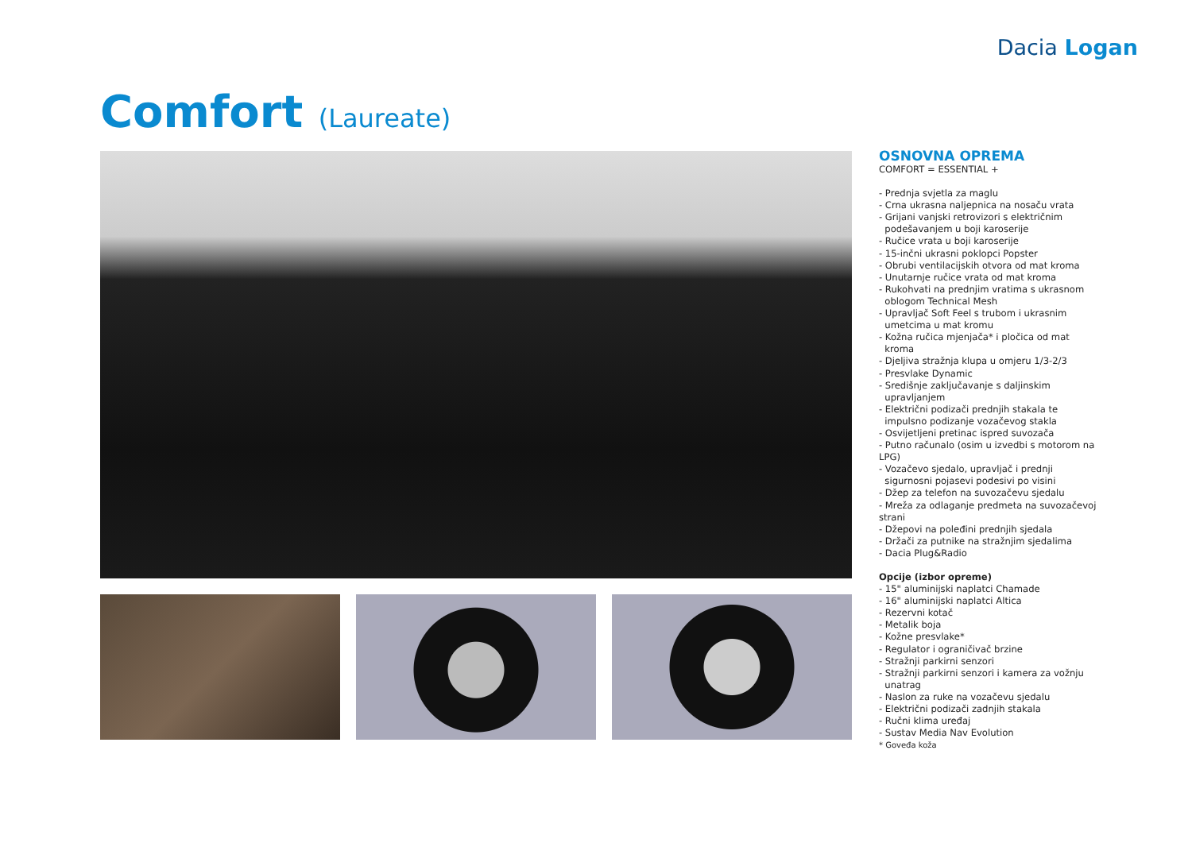Dacia Logan
Comfort (Laureate)
OSNOVNA OPREMA
COMFORT = ESSENTIAL +
- Prednja svjetla za maglu
- Crna ukrasna naljepnica na nosaču vrata
- Grijani vanjski retrovizori s električnim
podešavanjem u boji karoserije
- Ručice vrata u boji karoserije
- 15-inčni ukrasni poklopci Popster
- Obrubi ventilacijskih otvora od mat kroma
- Unutarnje ručice vrata od mat kroma
- Rukohvati na prednjim vratima s ukrasnom
oblogom Technical Mesh
- Upravljač Soft Feel s trubom i ukrasnim
umetcima u mat kromu
- Kožna ručica mjenjača* i pločica od mat
kroma
- Djeljiva stražnja klupa u omjeru 1/3-2/3
- Presvlake Dynamic
- Središnje zaključavanje s daljinskim
upravljanjem
- Električni podizači prednjih stakala te
impulsno podizanje vozačevog stakla
- Osvijetljeni pretinac ispred suvozača
- Putno računalo (osim u izvedbi s motorom na LPG)
- Vozačevo sjedalo, upravljač i prednji
sigurnosni pojasevi podesivi po visini
- Džep za telefon na suvozačevu sjedalu
- Mreža za odlaganje predmeta na suvozačevoj strani
- Džepovi na poleđini prednjih sjedala
- Držači za putnike na stražnjim sjedalima
- Dacia Plug&Radio
Opcije (izbor opreme)
- 15" aluminijski naplatci Chamade
- 16" aluminijski naplatci Altica
- Rezervni kotač
- Metalik boja
- Kožne presvlake*
- Regulator i ograničivač brzine
- Stražnji parkirni senzori
- Stražnji parkirni senzori i kamera za vožnju
unatrag
- Naslon za ruke na vozačevu sjedalu
- Električni podizači zadnjih stakala
- Ručni klima uređaj
- Sustav Media Nav Evolution
* Goveđa koža